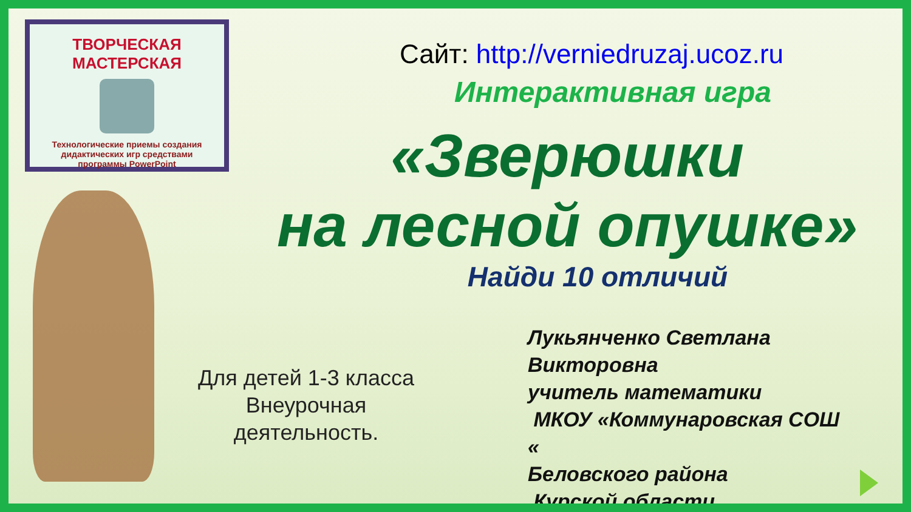ТВОРЧЕСКАЯ МАСТЕРСКАЯ
Технологические приемы создания
дидактических игр средствами
программы PowerPoint
Сайт: http://verniedruzaj.ucoz.ru
Интерактивная игра
«Зверюшки
на лесной опушке»
Найди 10 отличий
Для детей 1-3 класса
Внеурочная
деятельность.
Лукьянченко Светлана
Викторовна
учитель математики
МКОУ «Коммунаровская СОШ
«
Беловского района
Курской области